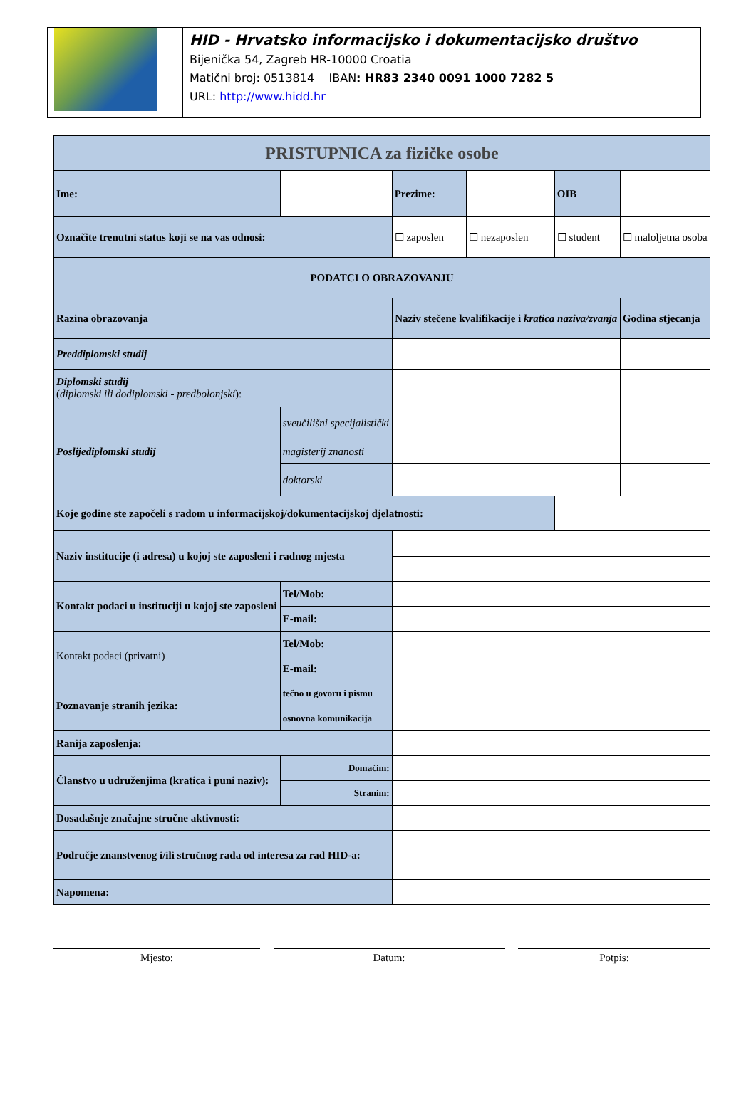HID - Hrvatsko informacijsko i dokumentacijsko društvo
Bijenička 54, Zagreb HR-10000 Croatia
Matični broj: 0513814 IBAN: HR83 2340 0091 1000 7282 5
URL: http://www.hidd.hr
| PRISTUPNICA za fizičke osobe | | | | | | |
| Ime: | | | Prezime: | | OIB | |
| Označite trenutni status koji se na vas odnosi: | | | ☐ zaposlen | ☐ nezaposlen | ☐ student | ☐ maloljetna osoba |
| PODATCI O OBRAZOVANJU | | | | | | |
| Razina obrazovanja | | | Naziv stečene kvalifikacije i kratica naziva/zvanja | | | Godina stjecanja |
| Preddiplomski studij | | | | | | |
| Diplomski studij ( diplomski ili dodiplomski - predbolonjski ): | | | | | | |
| Poslijediplomski studij | sveučilišni specijalistički | | | | | |
| | magisterij znanosti | | | | | |
| | doktorski | | | | | |
| Koje godine ste započeli s radom u informacijskoj/dokumentacijskoj djelatnosti: | | | | | | |
| Naziv institucije (i adresa) u kojoj ste zaposleni i radnog mjesta | | | | | | |
| Kontakt podaci u instituciji u kojoj ste zaposleni | | Tel/Mob: | | | | |
| | | E-mail: | | | | |
| Kontakt podaci (privatni) | | Tel/Mob: | | | | |
| | | E-mail: | | | | |
| Poznavanje stranih jezika: | tečno u govoru i pismu | | | | | |
| | osnovna komunikacija | | | | | |
| Ranija zaposlenja: | | | | | | |
| Članstvo u udruženjima (kratica i puni naziv): | | Domaćim: | | | | |
| | | Stranim: | | | | |
| Dosadašnje značajne stručne aktivnosti: | | | | | | |
| Područje znanstvenog i/ili stručnog rada od interesa za rad HID-a: | | | | | | |
| Napomena: | | | | | | |
Mjesto: Datum: Potpis: